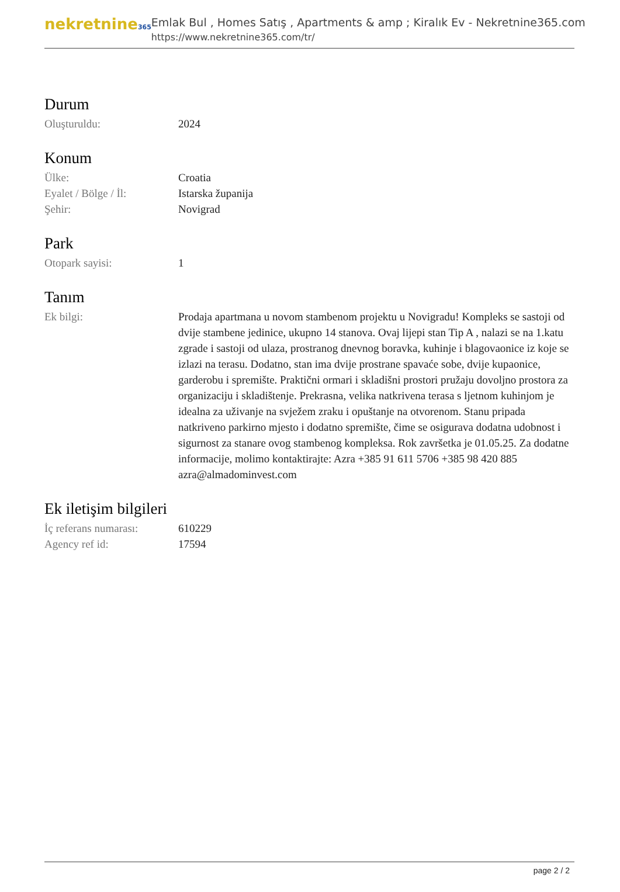nekretnine365
Emlak Bul , Homes Satış , Apartments & amp ; Kiralık Ev - Nekretnine365.com
https://www.nekretnine365.com/tr/
Durum
| Oluşturuldu: | 2024 |
Konum
| Ülke: | Croatia |
| Eyalet / Bölge / İl: | Istarska županija |
| Şehir: | Novigrad |
Park
| Otopark sayisi: | 1 |
Tanım
| Ek bilgi: | Prodaja apartmana u novom stambenom projektu u Novigradu! Kompleks se sastoji od dvije stambene jedinice, ukupno 14 stanova. Ovaj lijepi stan Tip A , nalazi se na 1.katu zgrade i sastoji od ulaza, prostranog dnevnog boravka, kuhinje i blagovaonice iz koje se izlazi na terasu. Dodatno, stan ima dvije prostrane spavaće sobe, dvije kupaonice, garderobu i spremište. Praktični ormari i skladišni prostori pružaju dovoljno prostora za organizaciju i skladištenje. Prekrasna, velika natkrivena terasa s ljetnom kuhinjom je idealna za uživanje na svježem zraku i opuštanje na otvorenom. Stanu pripada natkriveno parkirno mjesto i dodatno spremište, čime se osigurava dodatna udobnost i sigurnost za stanare ovog stambenog kompleksa. Rok završetka je 01.05.25. Za dodatne informacije, molimo kontaktirajte: Azra +385 91 611 5706 +385 98 420 885 azra@almadominvest.com |
Ek iletişim bilgileri
| İç referans numarası: | 610229 |
| Agency ref id: | 17594 |
page 2 / 2